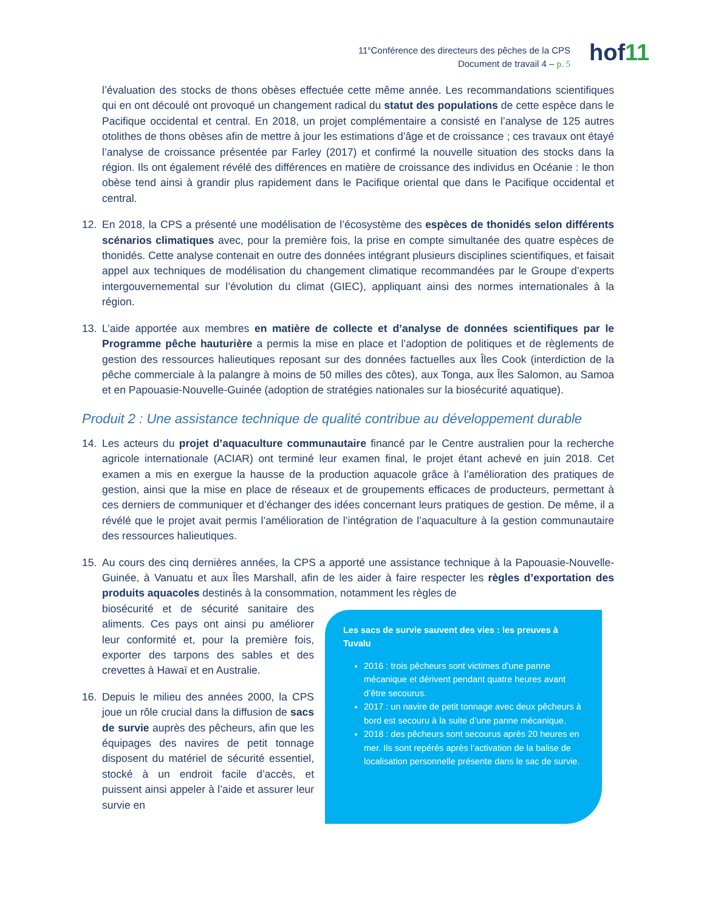11<sup>e</sup>Conférence des directeurs des pêches de la CPS
Document de travail 4 – p. 5
hof11
l’évaluation des stocks de thons obèses effectuée cette même année. Les recommandations scientifiques qui en ont découlé ont provoqué un changement radical du statut des populations de cette espèce dans le Pacifique occidental et central. En 2018, un projet complémentaire a consisté en l’analyse de 125 autres otolithes de thons obèses afin de mettre à jour les estimations d’âge et de croissance ; ces travaux ont étayé l’analyse de croissance présentée par Farley (2017) et confirmé la nouvelle situation des stocks dans la région. Ils ont également révélé des différences en matière de croissance des individus en Océanie : le thon obèse tend ainsi à grandir plus rapidement dans le Pacifique oriental que dans le Pacifique occidental et central.
12. En 2018, la CPS a présenté une modélisation de l’écosystème des espèces de thonidés selon différents scénarios climatiques avec, pour la première fois, la prise en compte simultanée des quatre espèces de thonidés. Cette analyse contenait en outre des données intégrant plusieurs disciplines scientifiques, et faisait appel aux techniques de modélisation du changement climatique recommandées par le Groupe d’experts intergouvernemental sur l’évolution du climat (GIEC), appliquant ainsi des normes internationales à la région.
13. L’aide apportée aux membres en matière de collecte et d’analyse de données scientifiques par le Programme pêche hauturière a permis la mise en place et l’adoption de politiques et de règlements de gestion des ressources halieutiques reposant sur des données factuelles aux Îles Cook (interdiction de la pêche commerciale à la palangre à moins de 50 milles des côtes), aux Tonga, aux Îles Salomon, au Samoa et en Papouasie-Nouvelle-Guinée (adoption de stratégies nationales sur la biosécurité aquatique).
Produit 2 : Une assistance technique de qualité contribue au développement durable
14. Les acteurs du projet d’aquaculture communautaire financé par le Centre australien pour la recherche agricole internationale (ACIAR) ont terminé leur examen final, le projet étant achevé en juin 2018. Cet examen a mis en exergue la hausse de la production aquacole grâce à l’amélioration des pratiques de gestion, ainsi que la mise en place de réseaux et de groupements efficaces de producteurs, permettant à ces derniers de communiquer et d’échanger des idées concernant leurs pratiques de gestion. De même, il a révélé que le projet avait permis l’amélioration de l’intégration de l’aquaculture à la gestion communautaire des ressources halieutiques.
15. Au cours des cinq dernières années, la CPS a apporté une assistance technique à la Papouasie-Nouvelle-Guinée, à Vanuatu et aux Îles Marshall, afin de les aider à faire respecter les règles d’exportation des produits aquacoles destinés à la consommation, notamment les règles de
biosécurité et de sécurité sanitaire des aliments. Ces pays ont ainsi pu améliorer leur conformité et, pour la première fois, exporter des tarpons des sables et des crevettes à Hawaï et en Australie.
16. Depuis le milieu des années 2000, la CPS joue un rôle crucial dans la diffusion de sacs de survie auprès des pêcheurs, afin que les équipages des navires de petit tonnage disposent du matériel de sécurité essentiel, stocké à un endroit facile d’accès, et puissent ainsi appeler à l’aide et assurer leur survie en
Les sacs de survie sauvent des vies : les preuves à Tuvalu
2016 : trois pêcheurs sont victimes d’une panne mécanique et dérivent pendant quatre heures avant d’être secourus.
2017 : un navire de petit tonnage avec deux pêcheurs à bord est secouru à la suite d’une panne mécanique.
2018 : des pêcheurs sont secourus après 20 heures en mer. Ils sont repérés après l’activation de la balise de localisation personnelle présente dans le sac de survie.